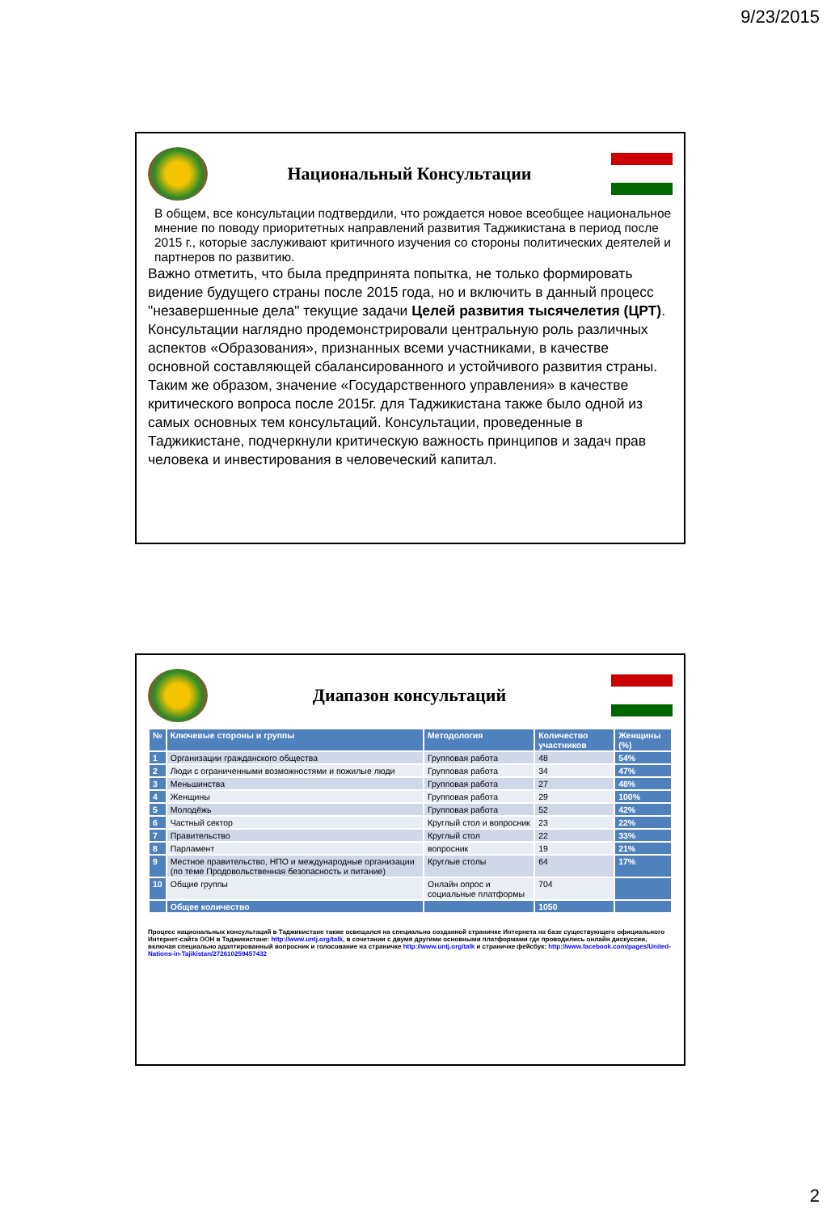9/23/2015
Национальный Консультации
В общем, все консультации подтвердили, что рождается новое всеобщее национальное мнение по поводу приоритетных направлений развития Таджикистана в период после 2015 г., которые заслуживают критичного изучения со стороны политических деятелей и партнеров по развитию.
Важно отметить, что была предпринята попытка, не только формировать видение будущего страны после 2015 года, но и включить в данный процесс "незавершенные дела" текущие задачи Целей развития тысячелетия (ЦРТ).
Консультации наглядно продемонстрировали центральную роль различных аспектов «Образования», признанных всеми участниками, в качестве основной составляющей сбалансированного и устойчивого развития страны. Таким же образом, значение «Государственного управления» в качестве критического вопроса после 2015г. для Таджикистана также было одной из самых основных тем консультаций. Консультации, проведенные в Таджикистане, подчеркнули критическую важность принципов и задач прав человека и инвестирования в человеческий капитал.
Диапазон консультаций
| № | Ключевые стороны и группы | Методология | Количество участников | Женщины (%) |
| --- | --- | --- | --- | --- |
| 1 | Организации гражданского общества | Групповая работа | 48 | 54% |
| 2 | Люди с ограниченными возможностями и пожилые люди | Групповая работа | 34 | 47% |
| 3 | Меньшинства | Групповая работа | 27 | 48% |
| 4 | Женщины | Групповая работа | 29 | 100% |
| 5 | Молодёжь | Групповая работа | 52 | 42% |
| 6 | Частный сектор | Круглый стол и вопросник | 23 | 22% |
| 7 | Правительство | Круглый стол | 22 | 33% |
| 8 | Парламент | вопросник | 19 | 21% |
| 9 | Местное правительство, НПО и международные организации (по теме Продовольственная безопасность и питание) | Круглые столы | 64 | 17% |
| 10 | Общие группы | Онлайн опрос и социальные платформы | 704 | |
| | Общее количество | | 1050 | |
Процесс национальных консультаций в Таджикистане также освещался на специально созданной страничке Интернета на базе существующего официального Интернет-сайта ООН в Таджикистане: http://www.untj.org/talk, в сочетании с двумя другими основными платформами где проводились онлайн дискуссии, включая специально адаптированный вопросник и голосование на страничке http://www.untj.org/talk и страничке фейсбук: http://www.facebook.com/pages/United-Nations-in-Tajikistan/272610259457432
2